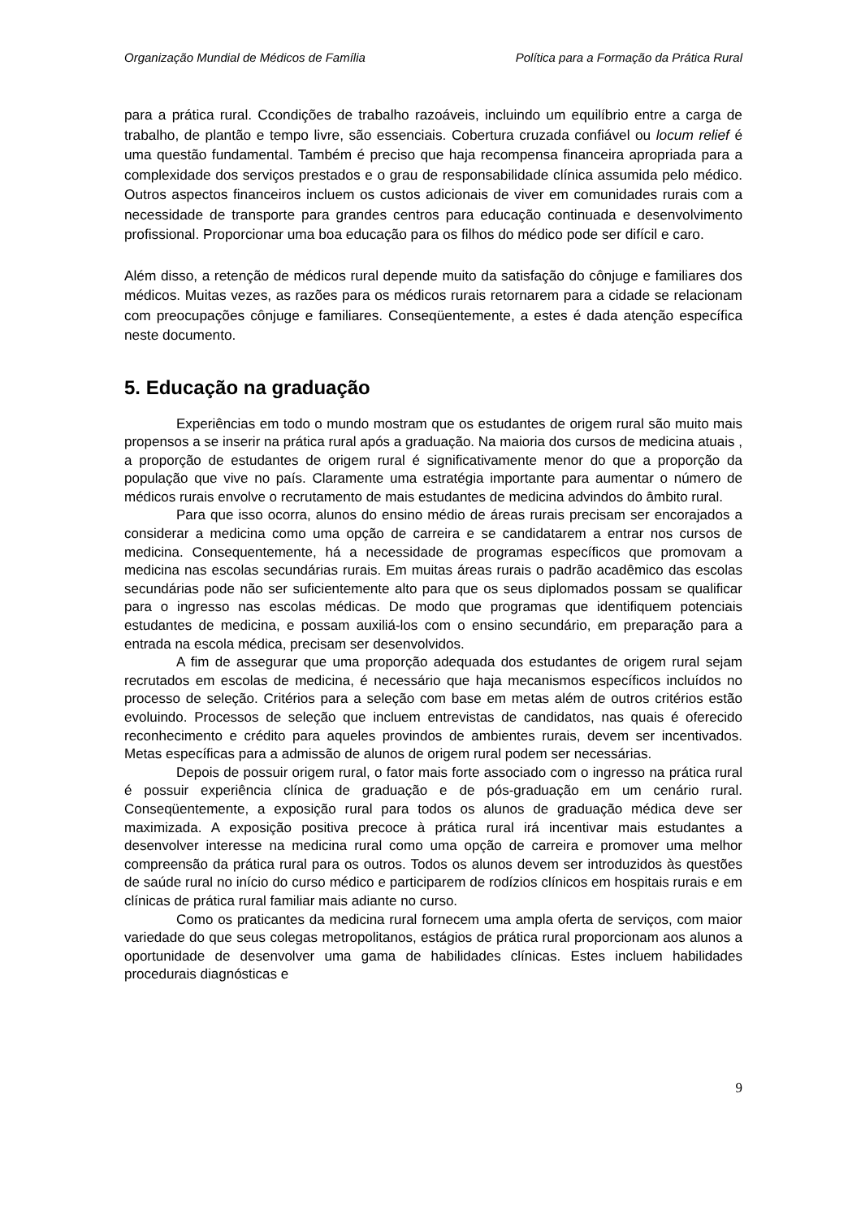Organização Mundial de Médicos de Família Política para a Formação da Prática Rural
para a prática rural. Ccondições de trabalho razoáveis, incluindo um equilíbrio entre a carga de trabalho, de plantão e tempo livre, são essenciais. Cobertura cruzada confiável ou locum relief é uma questão fundamental. Também é preciso que haja recompensa financeira apropriada para a complexidade dos serviços prestados e o grau de responsabilidade clínica assumida pelo médico. Outros aspectos financeiros incluem os custos adicionais de viver em comunidades rurais com a necessidade de transporte para grandes centros para educação continuada e desenvolvimento profissional. Proporcionar uma boa educação para os filhos do médico pode ser difícil e caro.
Além disso, a retenção de médicos rural depende muito da satisfação do cônjuge e familiares dos médicos. Muitas vezes, as razões para os médicos rurais retornarem para a cidade se relacionam com preocupações cônjuge e familiares. Conseqüentemente, a estes é dada atenção específica neste documento.
5. Educação na graduação
Experiências em todo o mundo mostram que os estudantes de origem rural são muito mais propensos a se inserir na prática rural após a graduação. Na maioria dos cursos de medicina atuais , a proporção de estudantes de origem rural é significativamente menor do que a proporção da população que vive no país. Claramente uma estratégia importante para aumentar o número de médicos rurais envolve o recrutamento de mais estudantes de medicina advindos do âmbito rural.
Para que isso ocorra, alunos do ensino médio de áreas rurais precisam ser encorajados a considerar a medicina como uma opção de carreira e se candidatarem a entrar nos cursos de medicina. Consequentemente, há a necessidade de programas específicos que promovam a medicina nas escolas secundárias rurais. Em muitas áreas rurais o padrão acadêmico das escolas secundárias pode não ser suficientemente alto para que os seus diplomados possam se qualificar para o ingresso nas escolas médicas. De modo que programas que identifiquem potenciais estudantes de medicina, e possam auxiliá-los com o ensino secundário, em preparação para a entrada na escola médica, precisam ser desenvolvidos.
A fim de assegurar que uma proporção adequada dos estudantes de origem rural sejam recrutados em escolas de medicina, é necessário que haja mecanismos específicos incluídos no processo de seleção. Critérios para a seleção com base em metas além de outros critérios estão evoluindo. Processos de seleção que incluem entrevistas de candidatos, nas quais é oferecido reconhecimento e crédito para aqueles provindos de ambientes rurais, devem ser incentivados. Metas específicas para a admissão de alunos de origem rural podem ser necessárias.
Depois de possuir origem rural, o fator mais forte associado com o ingresso na prática rural é possuir experiência clínica de graduação e de pós-graduação em um cenário rural. Conseqüentemente, a exposição rural para todos os alunos de graduação médica deve ser maximizada. A exposição positiva precoce à prática rural irá incentivar mais estudantes a desenvolver interesse na medicina rural como uma opção de carreira e promover uma melhor compreensão da prática rural para os outros. Todos os alunos devem ser introduzidos às questões de saúde rural no início do curso médico e participarem de rodízios clínicos em hospitais rurais e em clínicas de prática rural familiar mais adiante no curso.
Como os praticantes da medicina rural fornecem uma ampla oferta de serviços, com maior variedade do que seus colegas metropolitanos, estágios de prática rural proporcionam aos alunos a oportunidade de desenvolver uma gama de habilidades clínicas. Estes incluem habilidades procedurais diagnósticas e
9